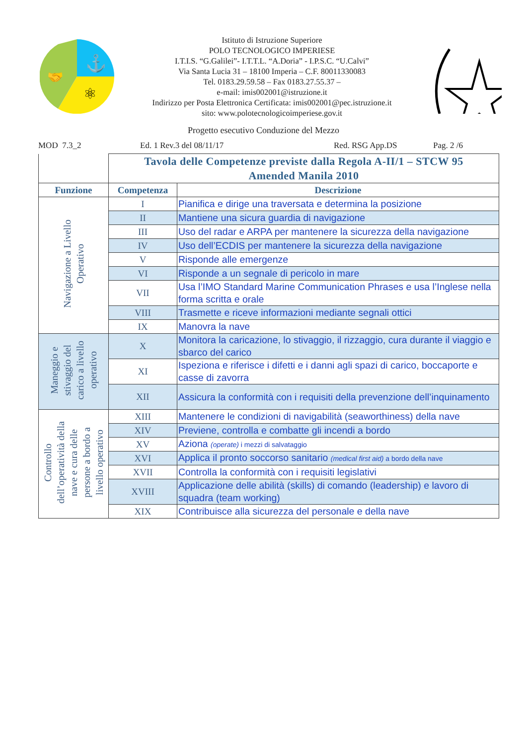⚓
⚛
🤝
Istituto di Istruzione Superiore
POLO TECNOLOGICO IMPERIESE
I.T.I.S. “G.Galilei”- I.T.T.L. “A.Doria” - I.P.S.C. “U.Calvi”
Via Santa Lucia 31 – 18100 Imperia – C.F. 80011330083
Tel. 0183.29.59.58 – Fax 0183.27.55.37 –
e-mail: imis002001@istruzione.it
Indirizzo per Posta Elettronica Certificata: imis002001@pec.istruzione.it
sito: www.polotecnologicoimperiese.gov.it
Progetto esecutivo Conduzione del Mezzo
MOD 7.3_2 Ed. 1 Rev.3 del 08/11/17 Red. RSG App.DS Pag. 2 /6
| | Tavola delle Competenze previste dalla Regola A-II/1 – STCW 95 Amended Manila 2010 | |
| Funzione | Competenza | Descrizione |
| Navigazione a Livello Operativo | I | Pianifica e dirige una traversata e determina la posizione |
| | II | Mantiene una sicura guardia di navigazione |
| | III | Uso del radar e ARPA per mantenere la sicurezza della navigazione |
| | IV | Uso dell’ECDIS per mantenere la sicurezza della navigazione |
| | V | Risponde alle emergenze |
| | VI | Risponde a un segnale di pericolo in mare |
| | VII | Usa l’IMO Standard Marine Communication Phrases e usa l’Inglese nella forma scritta e orale |
| | VIII | Trasmette e riceve informazioni mediante segnali ottici |
| | IX | Manovra la nave |
| Maneggio e stivaggio del carico a livello operativo | X | Monitora la caricazione, lo stivaggio, il rizzaggio, cura durante il viaggio e sbarco del carico |
| | XI | Ispeziona e riferisce i difetti e i danni agli spazi di carico, boccaporte e casse di zavorra |
| | XII | Assicura la conformità con i requisiti della prevenzione dell’inquinamento |
| Controllo dell’operatività della nave e cura delle persone a bordo a livello operativo | XIII | Mantenere le condizioni di navigabilità (seaworthiness) della nave |
| | XIV | Previene, controlla e combatte gli incendi a bordo |
| | XV | Aziona (operate) i mezzi di salvataggio |
| | XVI | Applica il pronto soccorso sanitario (medical first aid) a bordo della nave |
| | XVII | Controlla la conformità con i requisiti legislativi |
| | XVIII | Applicazione delle abilità (skills) di comando (leadership) e lavoro di squadra (team working) |
| | XIX | Contribuisce alla sicurezza del personale e della nave |